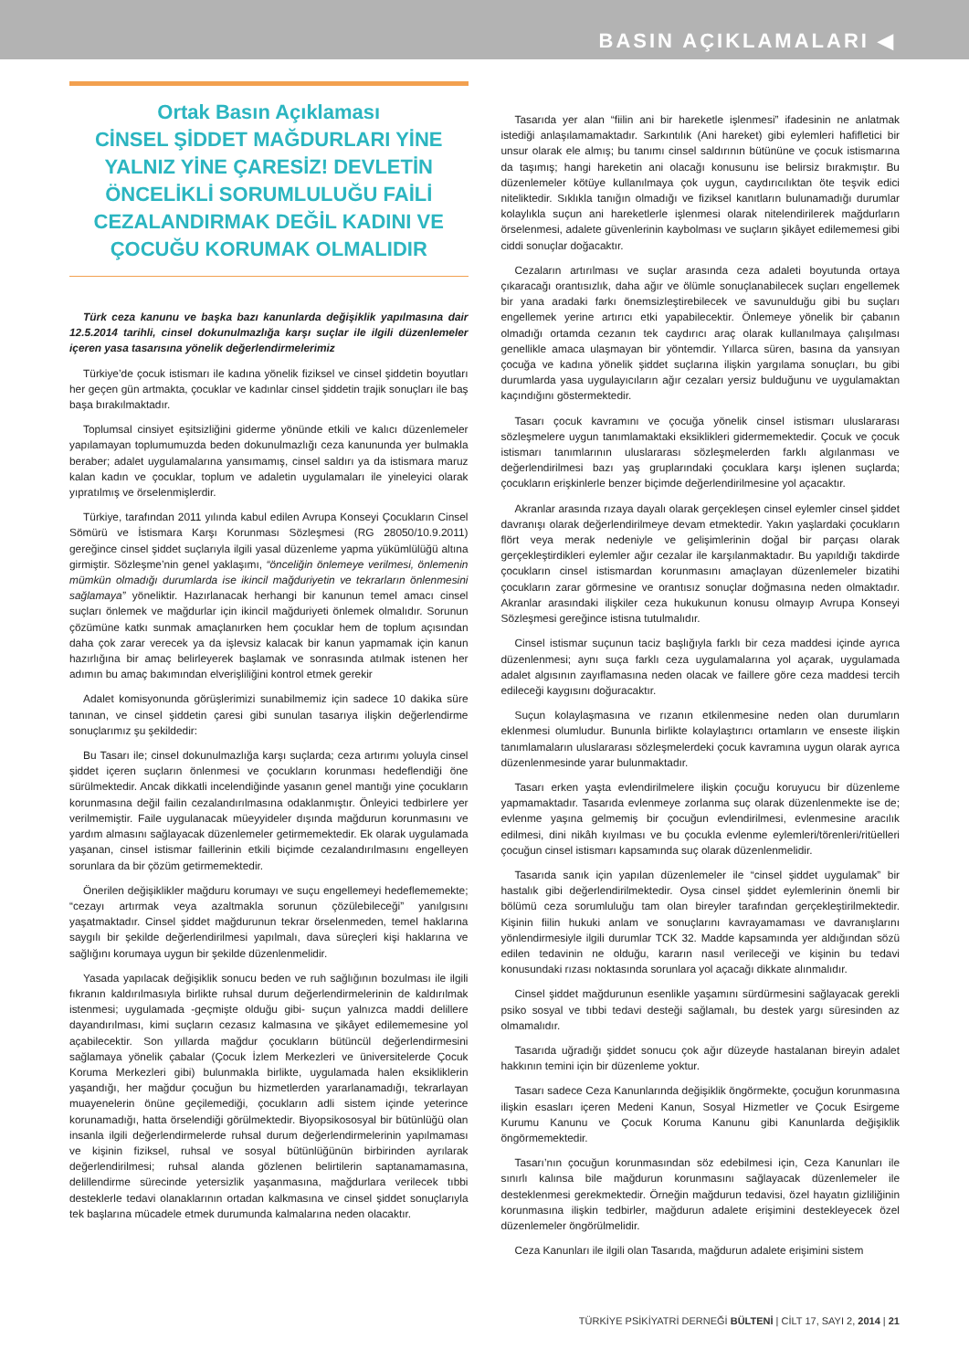BASIN AÇIKLAMALARI ◀
Ortak Basın Açıklaması
CİNSEL ŞİDDET MAĞDURLARI YİNE YALNIZ YİNE ÇARESİZ! DEVLETİN ÖNCELİKLİ SORUMLULUĞU FAİLİ CEZALANDIRMAK DEĞİL KADINI VE ÇOCUĞU KORUMAK OLMALIDIR
Türk ceza kanunu ve başka bazı kanunlarda değişiklik yapılmasına dair 12.5.2014 tarihli, cinsel dokunulmazlığa karşı suçlar ile ilgili düzenlemeler içeren yasa tasarısına yönelik değerlendirmelerimiz
Türkiye’de çocuk istismarı ile kadına yönelik fiziksel ve cinsel şiddetin boyutları her geçen gün artmakta, çocuklar ve kadınlar cinsel şiddetin trajik sonuçları ile baş başa bırakılmaktadır.
Toplumsal cinsiyet eşitsizliğini giderme yönünde etkili ve kalıcı düzenlemeler yapılamayan toplumumuzda beden dokunulmazlığı ceza kanununda yer bulmakla beraber; adalet uygulamalarına yansımamış, cinsel saldırı ya da istismara maruz kalan kadın ve çocuklar, toplum ve adaletin uygulamaları ile yineleyici olarak yıpratılmış ve örselenmişlerdir.
Türkiye, tarafından 2011 yılında kabul edilen Avrupa Konseyi Çocukların Cinsel Sömürü ve İstismara Karşı Korunması Sözleşmesi (RG 28050/10.9.2011) gereğince cinsel şiddet suçlarıyla ilgili yasal düzenleme yapma yükümlülüğü altına girmiştir. Sözleşme’nin genel yaklaşımı, “önceliğin önlemeye verilmesi, önlemenin mümkün olmadığı durumlarda ise ikincil mağduriyetin ve tekrarların önlenmesini sağlamaya” yöneliktir. Hazırlanacak herhangi bir kanunun temel amacı cinsel suçları önlemek ve mağdurlar için ikincil mağduriyeti önlemek olmalıdır. Sorunun çözümüne katkı sunmak amaçlanırken hem çocuklar hem de toplum açısından daha çok zarar verecek ya da işlevsiz kalacak bir kanun yapmamak için kanun hazırlığına bir amaç belirleyerek başlamak ve sonrasında atılmak istenen her adımın bu amaç bakımından elverişliliğini kontrol etmek gerekir
Adalet komisyonunda görüşlerimizi sunabilmemiz için sadece 10 dakika süre tanınan, ve cinsel şiddetin çaresi gibi sunulan tasarıya ilişkin değerlendirme sonuçlarımız şu şekildedir:
Bu Tasarı ile; cinsel dokunulmazlığa karşı suçlarda; ceza artırımı yoluyla cinsel şiddet içeren suçların önlenmesi ve çocukların korunması hedeflendiği öne sürülmektedir. Ancak dikkatli incelendiğinde yasanın genel mantığı yine çocukların korunmasına değil failin cezalandırılmasına odaklanmıştır. Önleyici tedbirlere yer verilmemiştir. Faile uygulanacak müeyyideler dışında mağdurun korunmasını ve yardım almasını sağlayacak düzenlemeler getirmemektedir. Ek olarak uygulamada yaşanan, cinsel istismar faillerinin etkili biçimde cezalandırılmasını engelleyen sorunlara da bir çözüm getirmemektedir.
Önerilen değişiklikler mağduru korumayı ve suçu engellemeyi hedeflememekte; “cezayı artırmak veya azaltmakla sorunun çözülebileceği” yanılgısını yaşatmaktadır. Cinsel şiddet mağdurunun tekrar örselenmeden, temel haklarına saygılı bir şekilde değerlendirilmesi yapılmalı, dava süreçleri kişi haklarına ve sağlığını korumaya uygun bir şekilde düzenlenmelidir.
Yasada yapılacak değişiklik sonucu beden ve ruh sağlığının bozulması ile ilgili fıkranın kaldırılmasıyla birlikte ruhsal durum değerlendirmelerinin de kaldırılmak istenmesi; uygulamada -geçmişte olduğu gibi- suçun yalnızca maddi delillere dayandırılması, kimi suçların cezasız kalmasına ve şikâyet edilememesine yol açabilecektir. Son yıllarda mağdur çocukların bütüncül değerlendirmesini sağlamaya yönelik çabalar (Çocuk İzlem Merkezleri ve üniversitelerde Çocuk Koruma Merkezleri gibi) bulunmakla birlikte, uygulamada halen eksikliklerin yaşandığı, her mağdur çocuğun bu hizmetlerden yararlanamadığı, tekrarlayan muayenelerin önüne geçilemediği, çocukların adli sistem içinde yeterince korunamadığı, hatta örselendiği görülmektedir. Biyopsikososyal bir bütünlüğü olan insanla ilgili değerlendirmelerde ruhsal durum değerlendirmelerinin yapılmaması ve kişinin fiziksel, ruhsal ve sosyal bütünlüğünün birbirinden ayrılarak değerlendirilmesi; ruhsal alanda gözlenen belirtilerin saptanamamasına, delillendirme sürecinde yetersizlik yaşanmasına, mağdurlara verilecek tıbbi desteklerle tedavi olanaklarının ortadan kalkmasına ve cinsel şiddet sonuçlarıyla tek başlarına mücadele etmek durumunda kalmalarına neden olacaktır.
Tasarıda yer alan “fiilin ani bir hareketle işlenmesi” ifadesinin ne anlatmak istediği anlaşılamamaktadır. Sarkıntılık (Ani hareket) gibi eylemleri hafifletici bir unsur olarak ele almış; bu tanımı cinsel saldırının bütününe ve çocuk istismarına da taşımış; hangi hareketin ani olacağı konusunu ise belirsiz bırakmıştır. Bu düzenlemeler kötüye kullanılmaya çok uygun, caydırıcılıktan öte teşvik edici niteliktedir. Sıklıkla tanığın olmadığı ve fiziksel kanıtların bulunamadığı durumlar kolaylıkla suçun ani hareketlerle işlenmesi olarak nitelendirilerek mağdurların örselenmesi, adalete güvenlerinin kaybolması ve suçların şikâyet edilememesi gibi ciddi sonuçlar doğacaktır.
Cezaların artırılması ve suçlar arasında ceza adaleti boyutunda ortaya çıkaracağı orantısızlık, daha ağır ve ölümle sonuçlanabilecek suçları engellemek bir yana aradaki farkı önemsizleştirebilecek ve savunulduğu gibi bu suçları engellemek yerine artırıcı etki yapabilecektir. Önlemeye yönelik bir çabanın olmadığı ortamda cezanın tek caydırıcı araç olarak kullanılmaya çalışılması genellikle amaca ulaşmayan bir yöntemdir. Yıllarca süren, basına da yansıyan çocuğa ve kadına yönelik şiddet suçlarına ilişkin yargılama sonuçları, bu gibi durumlarda yasa uygulayıcıların ağır cezaları yersiz bulduğunu ve uygulamaktan kaçındığını göstermektedir.
Tasarı çocuk kavramını ve çocuğa yönelik cinsel istismarı uluslararası sözleşmelere uygun tanımlamaktaki eksiklikleri gidermemektedir. Çocuk ve çocuk istismarı tanımlarının uluslararası sözleşmelerden farklı algılanması ve değerlendirilmesi bazı yaş gruplarındaki çocuklara karşı işlenen suçlarda; çocukların erişkinlerle benzer biçimde değerlendirilmesine yol açacaktır.
Akranlar arasında rızaya dayalı olarak gerçekleşen cinsel eylemler cinsel şiddet davranışı olarak değerlendirilmeye devam etmektedir. Yakın yaşlardaki çocukların flört veya merak nedeniyle ve gelişimlerinin doğal bir parçası olarak gerçekleştirdikleri eylemler ağır cezalar ile karşılanmaktadır. Bu yapıldığı takdirde çocukların cinsel istismardan korunmasını amaçlayan düzenlemeler bizatihi çocukların zarar görmesine ve orantısız sonuçlar doğmasına neden olmaktadır. Akranlar arasındaki ilişkiler ceza hukukunun konusu olmayıp Avrupa Konseyi Sözleşmesi gereğince istisna tutulmalıdır.
Cinsel istismar suçunun taciz başlığıyla farklı bir ceza maddesi içinde ayrıca düzenlenmesi; aynı suça farklı ceza uygulamalarına yol açarak, uygulamada adalet algısının zayıflamasına neden olacak ve faillere göre ceza maddesi tercih edileceği kaygısını doğuracaktır.
Suçun kolaylaşmasına ve rızanın etkilenmesine neden olan durumların eklenmesi olumludur. Bununla birlikte kolaylaştırıcı ortamların ve enseste ilişkin tanımlamaların uluslararası sözleşmelerdeki çocuk kavramına uygun olarak ayrıca düzenlenmesinde yarar bulunmaktadır.
Tasarı erken yaşta evlendirilmelere ilişkin çocuğu koruyucu bir düzenleme yapmamaktadır. Tasarıda evlenmeye zorlanma suç olarak düzenlenmekte ise de; evlenme yaşına gelmemiş bir çocuğun evlendirilmesi, evlenmesine aracılık edilmesi, dini nikâh kıyılması ve bu çocukla evlenme eylemleri/törenleri/ritüelleri çocuğun cinsel istismarı kapsamında suç olarak düzenlenmelidir.
Tasarıda sanık için yapılan düzenlemeler ile “cinsel şiddet uygulamak” bir hastalık gibi değerlendirilmektedir. Oysa cinsel şiddet eylemlerinin önemli bir bölümü ceza sorumluluğu tam olan bireyler tarafından gerçekleştirilmektedir. Kişinin fiilin hukuki anlam ve sonuçlarını kavrayamaması ve davranışlarını yönlendirmesiyle ilgili durumlar TCK 32. Madde kapsamında yer aldığından sözü edilen tedavinin ne olduğu, kararın nasıl verileceği ve kişinin bu tedavi konusundaki rızası noktasında sorunlara yol açacağı dikkate alınmalıdır.
Cinsel şiddet mağdurunun esenlikle yaşamını sürdürmesini sağlayacak gerekli psiko sosyal ve tıbbi tedavi desteği sağlamalı, bu destek yargı süresinden az olmamalıdır.
Tasarıda uğradığı şiddet sonucu çok ağır düzeyde hastalanan bireyin adalet hakkının temini için bir düzenleme yoktur.
Tasarı sadece Ceza Kanunlarında değişiklik öngörmekte, çocuğun korunmasına ilişkin esasları içeren Medeni Kanun, Sosyal Hizmetler ve Çocuk Esirgeme Kurumu Kanunu ve Çocuk Koruma Kanunu gibi Kanunlarda değişiklik öngörmemektedir.
Tasarı’nın çocuğun korunmasından söz edebilmesi için, Ceza Kanunları ile sınırlı kalınsa bile mağdurun korunmasını sağlayacak düzenlemeler ile desteklenmesi gerekmektedir. Örneğin mağdurun tedavisi, özel hayatın gizliliğinin korunmasına ilişkin tedbirler, mağdurun adalete erişimini destekleyecek özel düzenlemeler öngörülmelidir.
Ceza Kanunları ile ilgili olan Tasarıda, mağdurun adalete erişimini sistem
TÜRKİYE PSİKİYATRİ DERNEĞİ BÜLTENİ | CİLT 17, SAYI 2, 2014 | 21